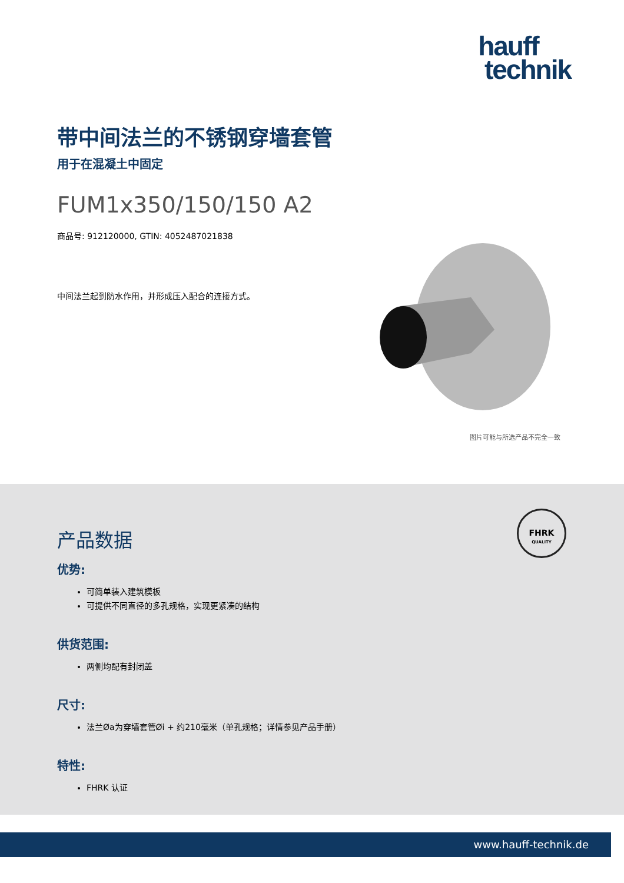hauff
technik
带中间法兰的不锈钢穿墙套管
用于在混凝土中固定
FUM1x350/150/150 A2
商品号: 912120000, GTIN: 4052487021838
中间法兰起到防水作用，并形成压入配合的连接方式。
图片可能与所选产品不完全一致
FHRK
QUALITY
产品数据
优势:
可简单装入建筑模板
可提供不同直径的多孔规格，实现更紧凑的结构
供货范围:
两侧均配有封闭盖
尺寸:
法兰Øa为穿墙套管Øi + 约210毫米（单孔规格；详情参见产品手册）
特性:
FHRK 认证
www.hauff-technik.de